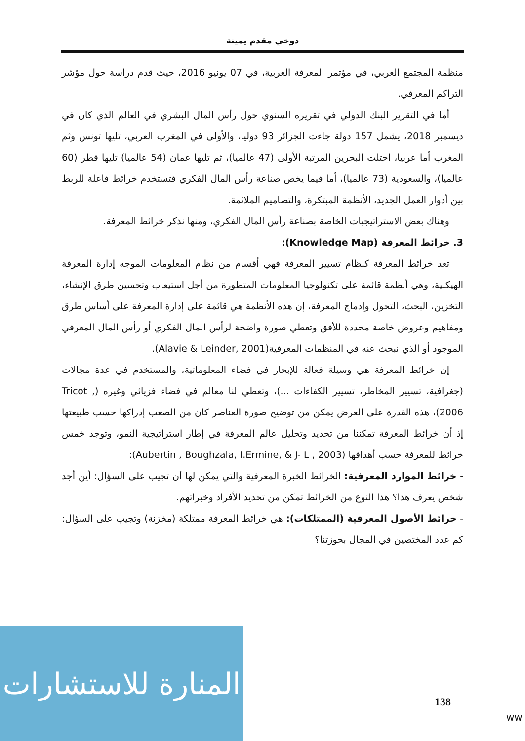دوخي مقدم يمينة
منظمة المجتمع العربي، في مؤتمر المعرفة العربية، في 07 يونيو 2016، حيث قدم دراسة حول مؤشر التراكم المعرفي.
أما في التقرير البنك الدولي في تقريره السنوي حول رأس المال البشري في العالم الذي كان في ديسمبر 2018، يشمل 157 دولة جاءت الجزائر 93 دوليا، والأولى في المغرب العربي، تليها تونس وثم المغرب أما عربيا، احتلت البحرين المرتبة الأولى (47 عالميا)، ثم تليها عمان (54 عالميا) تليها قطر (60 عالميا)، والسعودية (73 عالميا)، أما فيما يخص صناعة رأس المال الفكري فتستخدم خرائط فاعلة للربط بين أدوار العمل الجديد، الأنظمة المبتكرة، والتصاميم الملائمة.
وهناك بعض الاستراتيجيات الخاصة بصناعة رأس المال الفكري، ومنها نذكر خرائط المعرفة.
3. خرائط المعرفة (Knowledge Map):
تعد خرائط المعرفة كنظام تسيير المعرفة فهي أقسام من نظام المعلومات الموجه إدارة المعرفة الهيكلية، وهي أنظمة قائمة على تكنولوجيا المعلومات المتطورة من أجل استيعاب وتحسين طرق الإنشاء، التخزين، البحث، التحول وإدماج المعرفة، إن هذه الأنظمة هي قائمة على إدارة المعرفة على أساس طرق ومفاهيم وعروض خاصة محددة للأفق وتعطي صورة واضحة لرأس المال الفكري أو رأس المال المعرفي الموجود أو الذي نبحث عنه في المنظمات المعرفية(Alavie & Leinder, 2001).
إن خرائط المعرفة هي وسيلة فعالة للإبحار في فضاء المعلوماتية، والمستخدم في عدة مجالات (جغرافية، تسيير المخاطر، تسيير الكفاءات ...)، وتعطي لنا معالم في فضاء فزيائي وغيره (Tricot , 2006)، هذه القدرة على العرض يمكن من توضيح صورة العناصر كان من الصعب إدراكها حسب طبيعتها إذ أن خرائط المعرفة تمكننا من تحديد وتحليل عالم المعرفة في إطار استراتيجية النمو، وتوجد خمس خرائط للمعرفة حسب أهدافها (Aubertin , Boughzala, I.Ermine, & J- L , 2003):
- خرائط الموارد المعرفية: الخرائط الخبرة المعرفية والتي يمكن لها أن تجيب على السؤال: أين أجد شخص يعرف هذا؟ هذا النوع من الخرائط تمكن من تحديد الأفراد وخبراتهم.
- خرائط الأصول المعرفية (الممتلكات): هي خرائط المعرفة ممتلكة (مخزنة) وتجيب على السؤال: كم عدد المختصين في المجال بحوزتنا؟
المنارة للاستشارات
138
ww